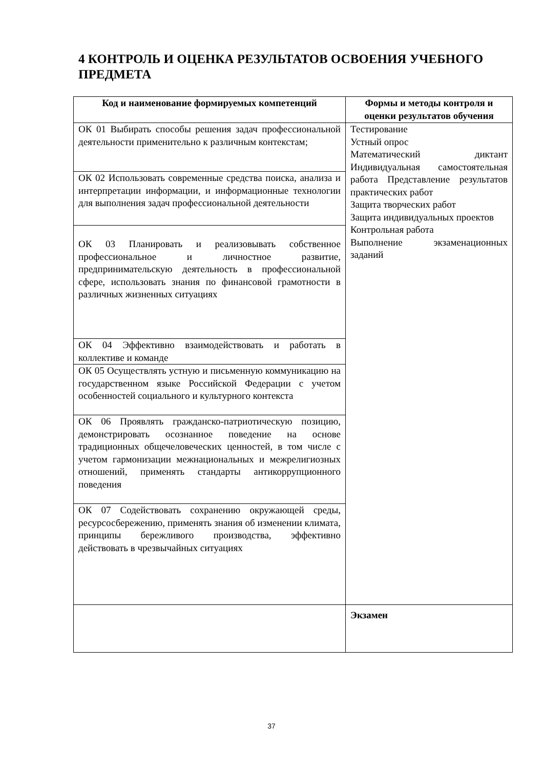4 КОНТРОЛЬ И ОЦЕНКА РЕЗУЛЬТАТОВ ОСВОЕНИЯ УЧЕБНОГО ПРЕДМЕТА
| Код и наименование формируемых компетенций | Формы и методы контроля и оценки результатов обучения |
| --- | --- |
| ОК 01 Выбирать способы решения задач профессиональной деятельности применительно к различным контекстам; | Тестирование Устный опрос Математический диктант Индивидуальная самостоятельная работа Представление результатов практических работ Защита творческих работ Защита индивидуальных проектов Контрольная работа Выполнение экзаменационных заданий |
| ОК 02 Использовать современные средства поиска, анализа и интерпретации информации, и информационные технологии для выполнения задач профессиональной деятельности | |
| ОК 03 Планировать и реализовывать собственное профессиональное и личностное развитие, предпринимательскую деятельность в профессиональной сфере, использовать знания по финансовой грамотности в различных жизненных ситуациях | |
| ОК 04 Эффективно взаимодействовать и работать в коллективе и команде | |
| ОК 05 Осуществлять устную и письменную коммуникацию на государственном языке Российской Федерации с учетом особенностей социального и культурного контекста | |
| ОК 06 Проявлять гражданско-патриотическую позицию, демонстрировать осознанное поведение на основе традиционных общечеловеческих ценностей, в том числе с учетом гармонизации межнациональных и межрелигиозных отношений, применять стандарты антикоррупционного поведения | |
| ОК 07 Содействовать сохранению окружающей среды, ресурсосбережению, применять знания об изменении климата, принципы бережливого производства, эффективно действовать в чрезвычайных ситуациях | |
| | Экзамен |
37